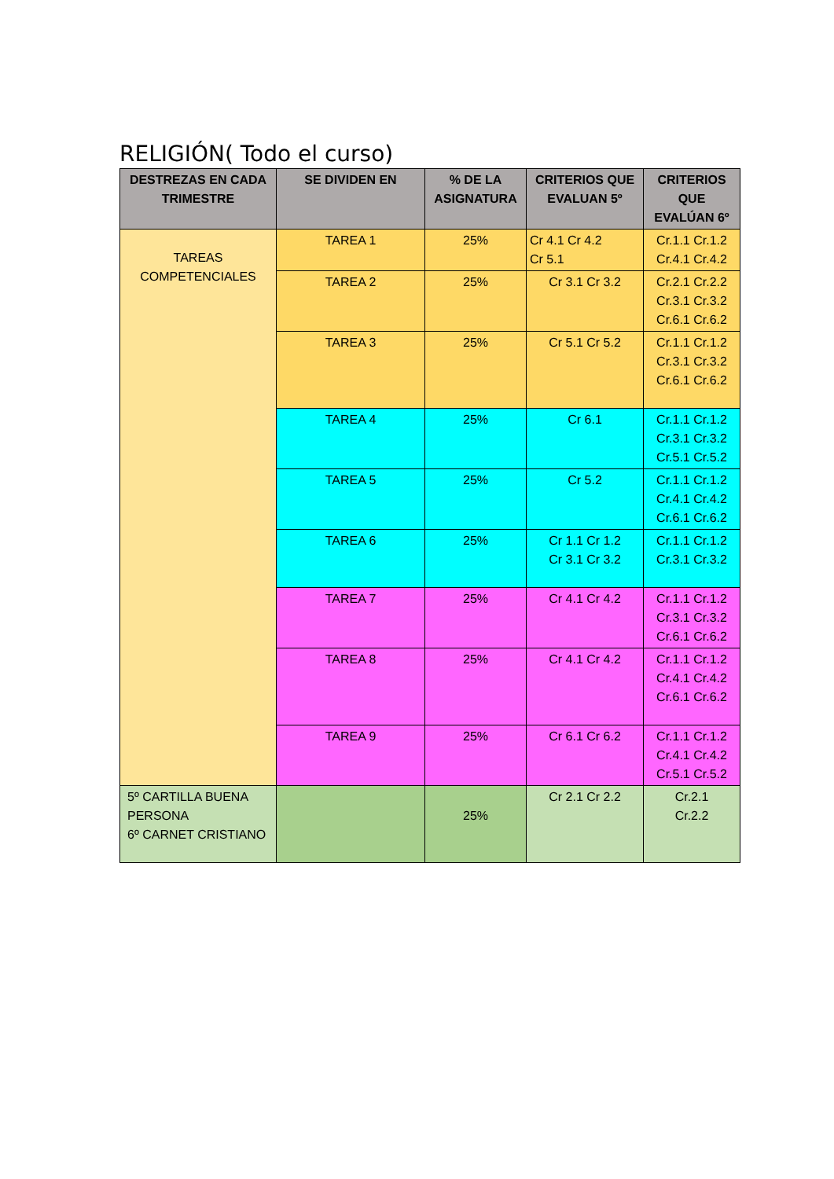RELIGIÓN( Todo el curso)
| DESTREZAS EN CADA TRIMESTRE | SE DIVIDEN EN | % DE LA ASIGNATURA | CRITERIOS QUE EVALUAN 5º | CRITERIOS QUE EVALÚAN 6º |
| --- | --- | --- | --- | --- |
| TAREAS COMPETENCIALES | TAREA 1 | 25% | Cr 4.1 Cr 4.2 Cr 5.1 | Cr.1.1 Cr.1.2 Cr.4.1 Cr.4.2 |
| | TAREA 2 | 25% | Cr 3.1 Cr 3.2 | Cr.2.1 Cr.2.2 Cr.3.1 Cr.3.2 Cr.6.1 Cr.6.2 |
| | TAREA 3 | 25% | Cr 5.1 Cr 5.2 | Cr.1.1 Cr.1.2 Cr.3.1 Cr.3.2 Cr.6.1 Cr.6.2 |
| | TAREA 4 | 25% | Cr 6.1 | Cr.1.1 Cr.1.2 Cr.3.1 Cr.3.2 Cr.5.1 Cr.5.2 |
| | TAREA 5 | 25% | Cr 5.2 | Cr.1.1 Cr.1.2 Cr.4.1 Cr.4.2 Cr.6.1 Cr.6.2 |
| | TAREA 6 | 25% | Cr 1.1 Cr 1.2 Cr 3.1 Cr 3.2 | Cr.1.1 Cr.1.2 Cr.3.1 Cr.3.2 |
| | TAREA 7 | 25% | Cr 4.1 Cr 4.2 | Cr.1.1 Cr.1.2 Cr.3.1 Cr.3.2 Cr.6.1 Cr.6.2 |
| | TAREA 8 | 25% | Cr 4.1 Cr 4.2 | Cr.1.1 Cr.1.2 Cr.4.1 Cr.4.2 Cr.6.1 Cr.6.2 |
| | TAREA 9 | 25% | Cr 6.1 Cr 6.2 | Cr.1.1 Cr.1.2 Cr.4.1 Cr.4.2 Cr.5.1 Cr.5.2 |
| 5º CARTILLA BUENA PERSONA 6º CARNET CRISTIANO | | 25% | Cr 2.1 Cr 2.2 | Cr.2.1 Cr.2.2 |